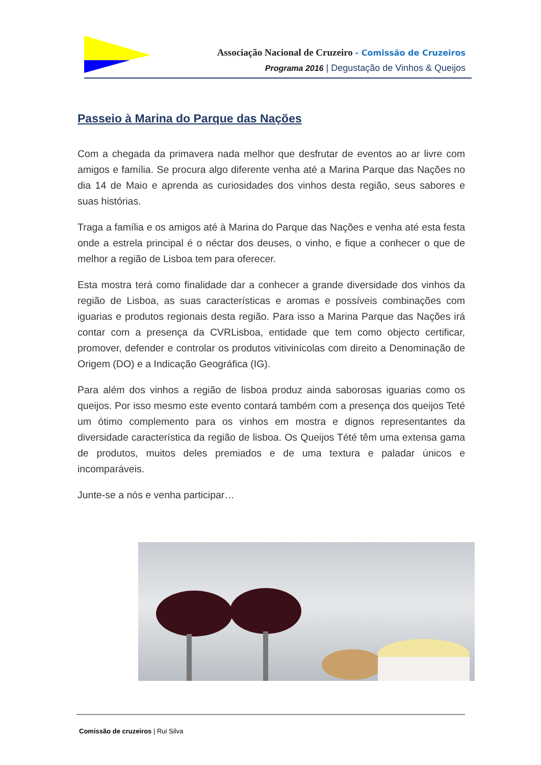Associação Nacional de Cruzeiro - Comissão de Cruzeiros
Programa 2016 | Degustação de Vinhos & Queijos
Passeio à Marina do Parque das Nações
Com a chegada da primavera nada melhor que desfrutar de eventos ao ar livre com amigos e família. Se procura algo diferente venha até a Marina Parque das Nações no dia 14 de Maio e aprenda as curiosidades dos vinhos desta região, seus sabores e suas histórias.
Traga a família e os amigos até à Marina do Parque das Nações e venha até esta festa onde a estrela principal é o néctar dos deuses, o vinho, e fique a conhecer o que de melhor a região de Lisboa tem para oferecer.
Esta mostra terá como finalidade dar a conhecer a grande diversidade dos vinhos da região de Lisboa, as suas características e aromas e possíveis combinações com iguarias e produtos regionais desta região. Para isso a Marina Parque das Nações irá contar com a presença da CVRLisboa, entidade que tem como objecto certificar, promover, defender e controlar os produtos vitivinícolas com direito a Denominação de Origem (DO) e a Indicação Geográfica (IG).
Para além dos vinhos a região de lisboa produz ainda saborosas iguarias como os queijos. Por isso mesmo este evento contará também com a presença dos queijos Teté um ótimo complemento para os vinhos em mostra e dignos representantes da diversidade característica da região de lisboa. Os Queijos Tété têm uma extensa gama de produtos, muitos deles premiados e de uma textura e paladar únicos e incomparáveis.
Junte-se a nós e venha participar…
Comissão de cruzeiros | Rui Silva